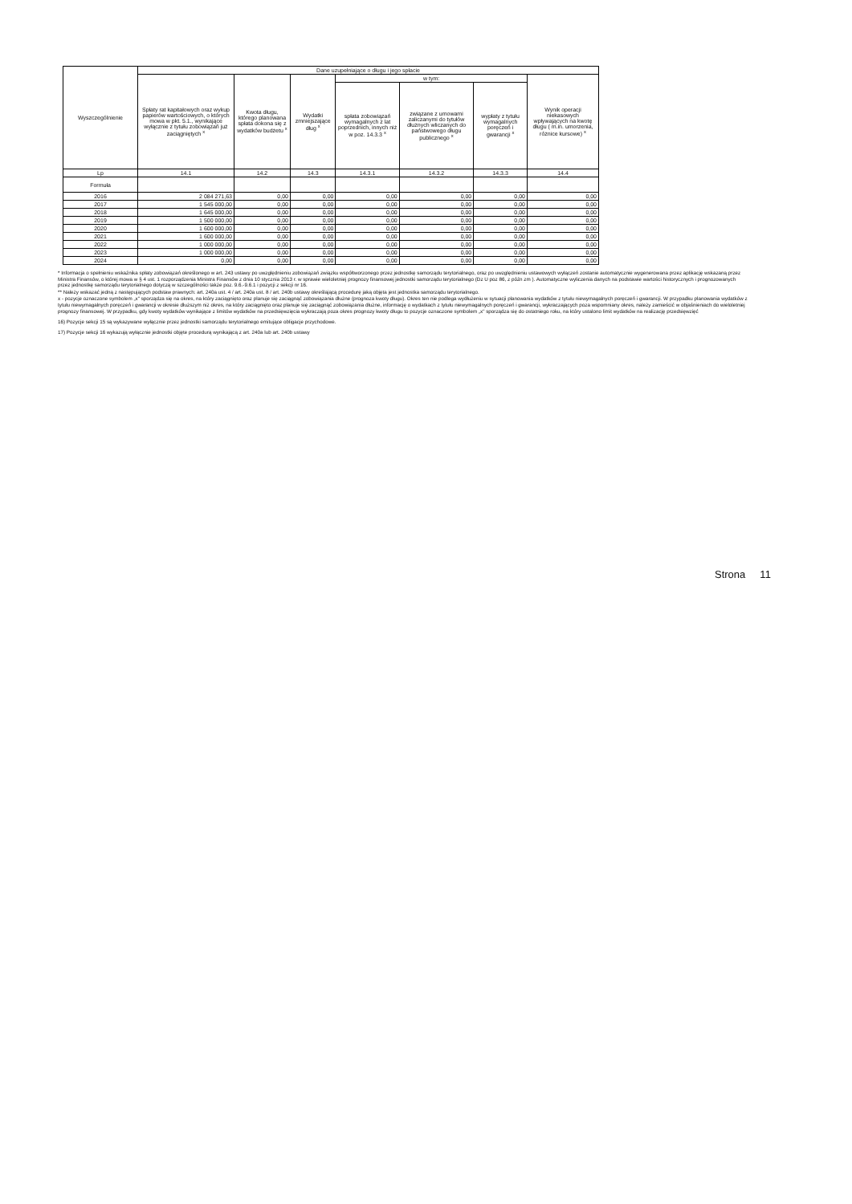| Wyszczególnienie | Dane uzupełniające o długu i jego spłacie | | | | | | |
| --- | --- | --- | --- | --- | --- | --- | --- |
| | Spłaty rat kapitałowych oraz wykup papierów wartościowych, o których mowa w pkt. 5.1., wynikające wyłącznie z tytułu zobowiązań już zaciągniętych <sup>x</sup> | Kwota długu, którego planowana spłata dokona się z wydatków budżetu <sup>x</sup> | Wydatki zmniejszające dług <sup>x</sup> | w tym: | | | Wynik operacji niekasowych wpływających na kwotę długu ( m.in. umorzenia, różnice kursowe) <sup>x</sup> |
| | | | | spłata zobowiązań wymagalnych z lat poprzednich, innych niż w poz. 14.3.3 <sup>x</sup> | związane z umowami zaliczanymi do tytułów dłużnych wliczanych do państwowego długu publicznego <sup>x</sup> | wypłaty z tytułu wymagalnych poręczeń i gwarancji <sup>x</sup> | |
| Lp | 14.1 | 14.2 | 14.3 | 14.3.1 | 14.3.2 | 14.3.3 | 14.4 |
| Formuła | | | | | | | |
| 2016 | 2 084 271,63 | 0,00 | 0,00 | 0,00 | 0,00 | 0,00 | 0,00 |
| 2017 | 1 545 000,00 | 0,00 | 0,00 | 0,00 | 0,00 | 0,00 | 0,00 |
| 2018 | 1 645 000,00 | 0,00 | 0,00 | 0,00 | 0,00 | 0,00 | 0,00 |
| 2019 | 1 500 000,00 | 0,00 | 0,00 | 0,00 | 0,00 | 0,00 | 0,00 |
| 2020 | 1 600 000,00 | 0,00 | 0,00 | 0,00 | 0,00 | 0,00 | 0,00 |
| 2021 | 1 600 000,00 | 0,00 | 0,00 | 0,00 | 0,00 | 0,00 | 0,00 |
| 2022 | 1 000 000,00 | 0,00 | 0,00 | 0,00 | 0,00 | 0,00 | 0,00 |
| 2023 | 1 000 000,00 | 0,00 | 0,00 | 0,00 | 0,00 | 0,00 | 0,00 |
| 2024 | 0,00 | 0,00 | 0,00 | 0,00 | 0,00 | 0,00 | 0,00 |
* Informacja o spełnieniu wskaźnika spłaty zobowiązań określonego w art. 243 ustawy po uwzględnieniu zobowiązań związku współtworzonego przez jednostkę samorządu terytorialnego, oraz po uwzględnieniu ustawowych wyłączeń zostanie automatycznie wygenerowana przez aplikację wskazaną przez Ministra Finansów, o której mowa w § 4 ust. 1 rozporządzenia Ministra Finansów z dnia 10 stycznia 2013 r. w sprawie wieloletniej prognozy finansowej jednostki samorządu terytorialnego (Dz U poz 86, z późn zm ). Automatyczne wyliczenia danych na podstawie wartości historycznych i prognozowanych przez jednostkę samorządu terytorialnego dotyczą w szczególności także poz. 9.6.-9.6.1 i pozycji z sekcji nr 16.
** Należy wskazać jedną z następujących podstaw prawnych: art. 240a ust. 4 / art. 240a ust. 8 / art. 240b ustawy określającą procedurę jaką objęta jest jednostka samorządu terytorialnego.
x - pozycje oznaczone symbolem „x" sporządza się na okres, na który zaciągnięto oraz planuje się zaciągnąć zobowiązania dłużne (prognoza kwoty długu). Okres ten nie podlega wydłużeniu w sytuacji planowania wydatków z tytułu niewymagalnych poręczeń i gwarancji. W przypadku planowania wydatków z tytułu niewymagalnych poręczeń i gwarancji w okresie dłuższym niż okres, na który zaciągnięto oraz planuje się zaciągnąć zobowiązania dłużne, informację o wydatkach z tytułu niewymagalnych poręczeń i gwarancji, wykraczających poza wspomniany okres, należy zamieścić w objaśnieniach do wieloletniej prognozy finansowej. W przypadku, gdy kwoty wydatków wynikające z limitów wydatków na przedsięwzięcia wykraczają poza okres prognozy kwoty długu to pozycje oznaczone symbolem „x" sporządza się do ostatniego roku, na który ustalono limit wydatków na realizację przedsięwzięć
16) Pozycje sekcji 15 są wykazywane wyłącznie przez jednostki samorządu terytorialnego emitujące obligacje przychodowe.
17) Pozycje sekcji 16 wykazują wyłącznie jednostki objęte procedurą wynikającą z art. 240a lub art. 240b ustawy
Strona 11